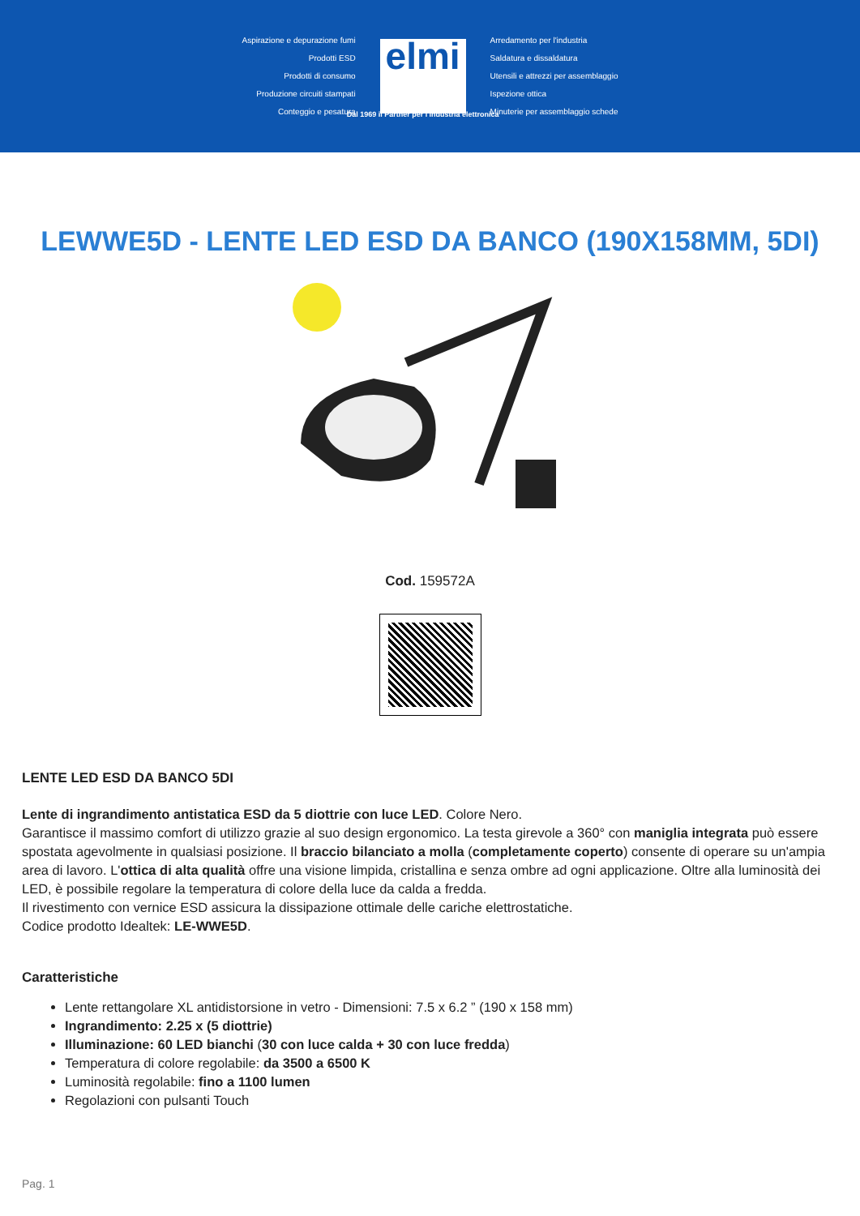Aspirazione e depurazione fumi
Prodotti ESD
Prodotti di consumo
Produzione circuiti stampati
Conteggio e pesatura
elmi
Dal 1969 il Partner per l'industria elettronica
Arredamento per l'industria
Saldatura e dissaldatura
Utensili e attrezzi per assemblaggio
Ispezione ottica
Minuterie per assemblaggio schede
LEWWE5D - LENTE LED ESD DA BANCO (190X158MM, 5DI)
Cod. 159572A
LENTE LED ESD DA BANCO 5DI
Lente di ingrandimento antistatica ESD da 5 diottrie con luce LED. Colore Nero.
Garantisce il massimo comfort di utilizzo grazie al suo design ergonomico. La testa girevole a 360° con maniglia integrata può essere spostata agevolmente in qualsiasi posizione. Il braccio bilanciato a molla (completamente coperto) consente di operare su un'ampia area di lavoro. L'ottica di alta qualità offre una visione limpida, cristallina e senza ombre ad ogni applicazione. Oltre alla luminosità dei LED, è possibile regolare la temperatura di colore della luce da calda a fredda.
Il rivestimento con vernice ESD assicura la dissipazione ottimale delle cariche elettrostatiche.
Codice prodotto Idealtek: LE-WWE5D.
Caratteristiche
Lente rettangolare XL antidistorsione in vetro - Dimensioni: 7.5 x 6.2 ” (190 x 158 mm)
Ingrandimento: 2.25 x (5 diottrie)
Illuminazione: 60 LED bianchi (30 con luce calda + 30 con luce fredda)
Temperatura di colore regolabile: da 3500 a 6500 K
Luminosità regolabile: fino a 1100 lumen
Regolazioni con pulsanti Touch
Pag. 1